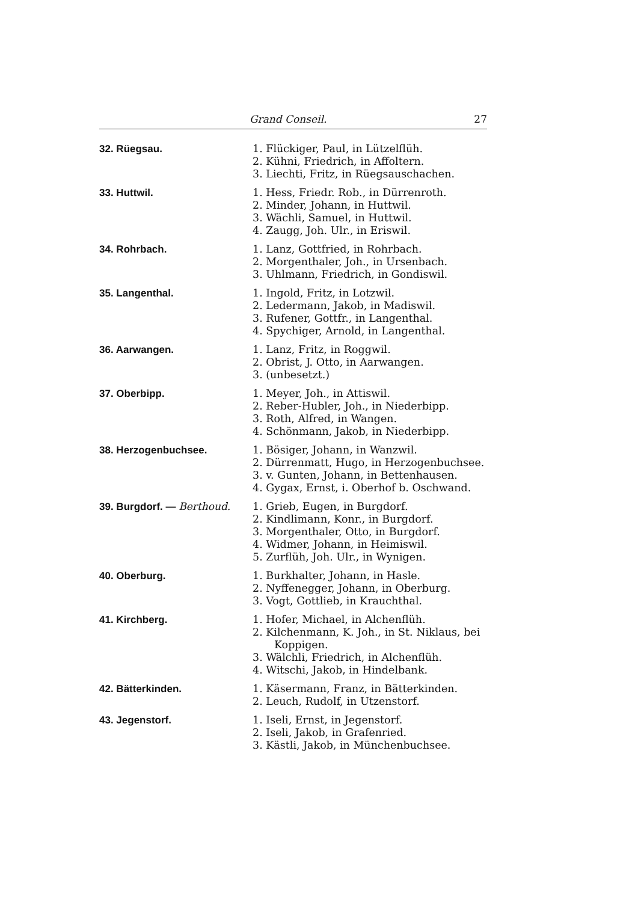Grand Conseil. 27
| 32. Rüegsau. | 1. Flückiger, Paul, in Lützelflüh. 2. Kühni, Friedrich, in Affoltern. 3. Liechti, Fritz, in Rüegsauschachen. |
| 33. Huttwil. | 1. Hess, Friedr. Rob., in Dürrenroth. 2. Minder, Johann, in Huttwil. 3. Wächli, Samuel, in Huttwil. 4. Zaugg, Joh. Ulr., in Eriswil. |
| 34. Rohrbach. | 1. Lanz, Gottfried, in Rohrbach. 2. Morgenthaler, Joh., in Ursenbach. 3. Uhlmann, Friedrich, in Gondiswil. |
| 35. Langenthal. | 1. Ingold, Fritz, in Lotzwil. 2. Ledermann, Jakob, in Madiswil. 3. Rufener, Gottfr., in Langenthal. 4. Spychiger, Arnold, in Langenthal. |
| 36. Aarwangen. | 1. Lanz, Fritz, in Roggwil. 2. Obrist, J. Otto, in Aarwangen. 3. (unbesetzt.) |
| 37. Oberbipp. | 1. Meyer, Joh., in Attiswil. 2. Reber-Hubler, Joh., in Niederbipp. 3. Roth, Alfred, in Wangen. 4. Schönmann, Jakob, in Niederbipp. |
| 38. Herzogenbuchsee. | 1. Bösiger, Johann, in Wanzwil. 2. Dürrenmatt, Hugo, in Herzogenbuchsee. 3. v. Gunten, Johann, in Bettenhausen. 4. Gygax, Ernst, i. Oberhof b. Oschwand. |
| 39. Burgdorf. — Berthoud. | 1. Grieb, Eugen, in Burgdorf. 2. Kindlimann, Konr., in Burgdorf. 3. Morgenthaler, Otto, in Burgdorf. 4. Widmer, Johann, in Heimiswil. 5. Zurflüh, Joh. Ulr., in Wynigen. |
| 40. Oberburg. | 1. Burkhalter, Johann, in Hasle. 2. Nyffenegger, Johann, in Oberburg. 3. Vogt, Gottlieb, in Krauchthal. |
| 41. Kirchberg. | 1. Hofer, Michael, in Alchenflüh. 2. Kilchenmann, K. Joh., in St. Niklaus, bei Koppigen. 3. Wälchli, Friedrich, in Alchenflüh. 4. Witschi, Jakob, in Hindelbank. |
| 42. Bätterkinden. | 1. Käsermann, Franz, in Bätterkinden. 2. Leuch, Rudolf, in Utzenstorf. |
| 43. Jegenstorf. | 1. Iseli, Ernst, in Jegenstorf. 2. Iseli, Jakob, in Grafenried. 3. Kästli, Jakob, in Münchenbuchsee. |